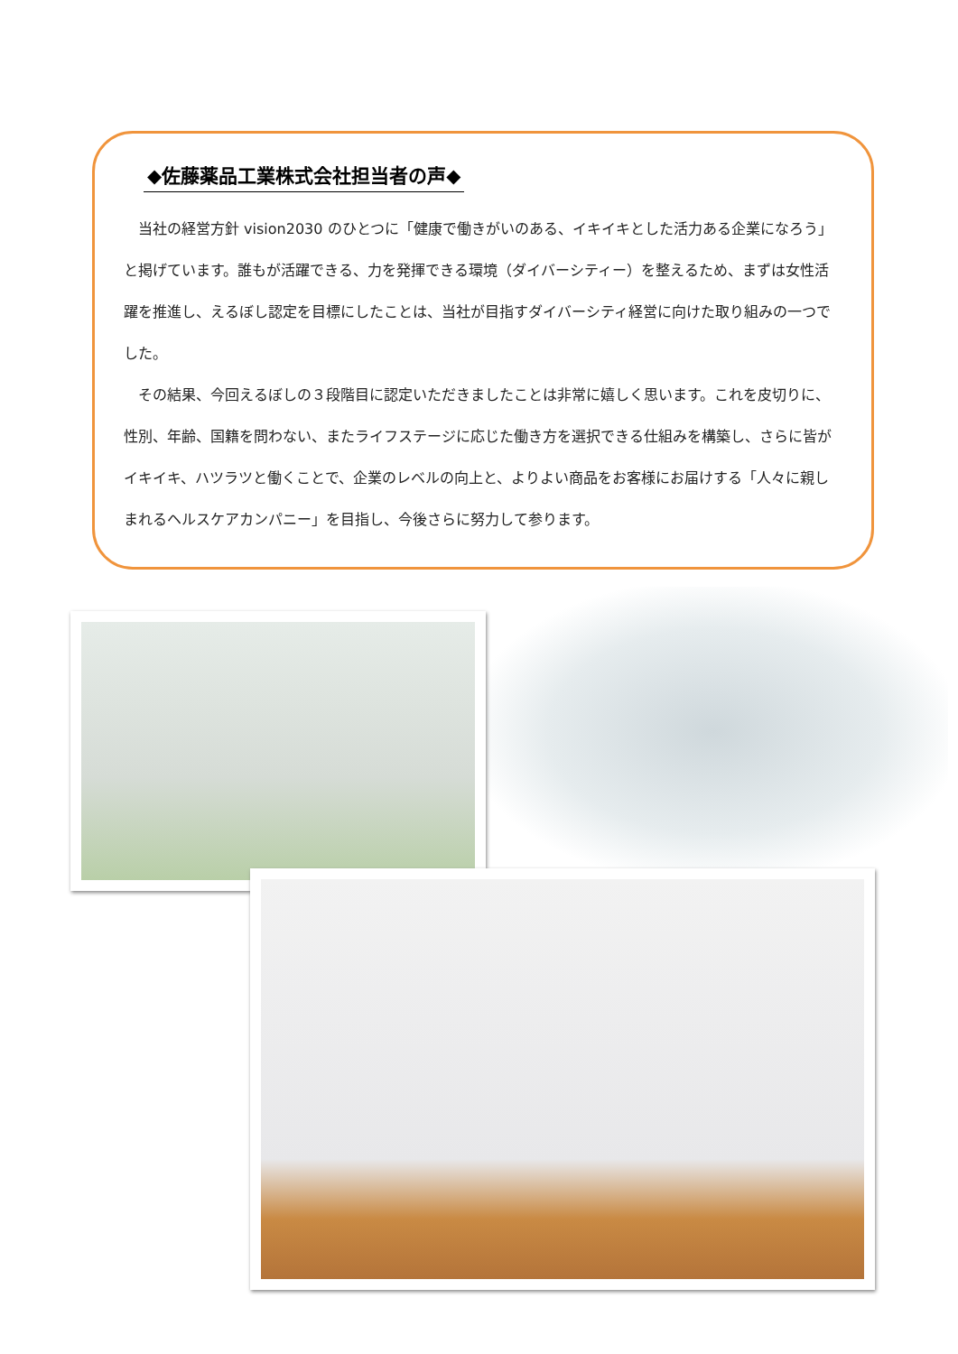◆佐藤薬品工業株式会社担当者の声◆
当社の経営方針 vision2030 のひとつに「健康で働きがいのある、イキイキとした活力ある企業になろう」と掲げています。誰もが活躍できる、力を発揮できる環境（ダイバーシティー）を整えるため、まずは女性活躍を推進し、えるぼし認定を目標にしたことは、当社が目指すダイバーシティ経営に向けた取り組みの一つでした。
その結果、今回えるぼしの３段階目に認定いただきましたことは非常に嬉しく思います。これを皮切りに、性別、年齢、国籍を問わない、またライフステージに応じた働き方を選択できる仕組みを構築し、さらに皆がイキイキ、ハツラツと働くことで、企業のレベルの向上と、よりよい商品をお客様にお届けする「人々に親しまれるヘルスケアカンパニー」を目指し、今後さらに努力して参ります。